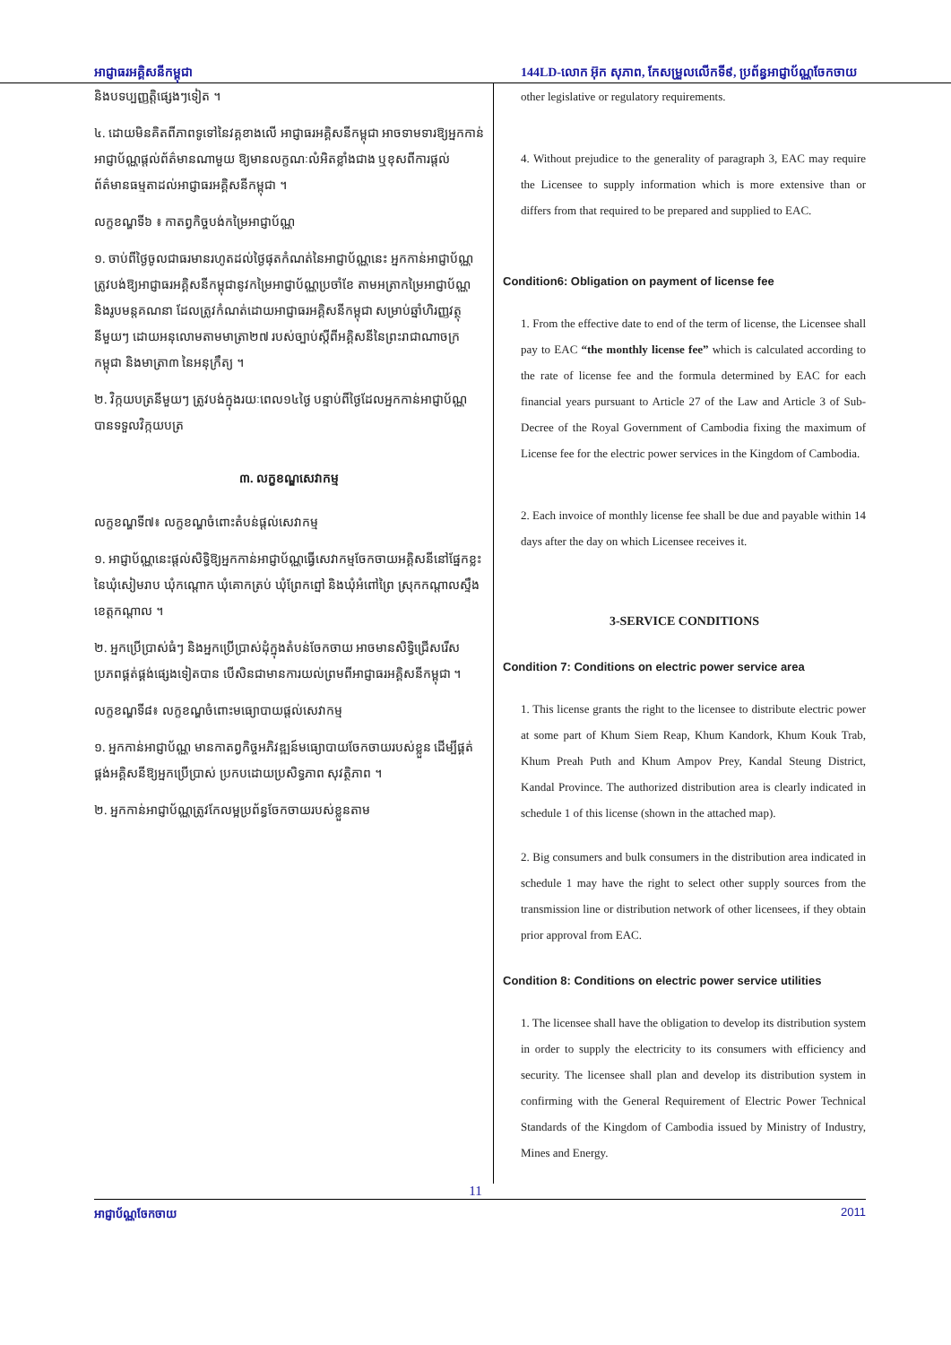អាជ្ញាធរអគ្គិសនីកម្ពុជា 144LD-លោក អ៊ុក សុភាព, កែសម្រួលលើកទី៩, ប្រព័ន្ធអាជ្ញាប័ណ្ណចែកចាយ
និងបទប្បញ្ញត្តិផ្សេងៗទៀត ។
៤. ដោយមិនគិតពីភាពទូទៅនៃវគ្គខាងលើ អាជ្ញាធរអគ្គិសនីកម្ពុជា អាចទាមទារឱ្យអ្នកកាន់អាជ្ញាប័ណ្ណផ្តល់ព័ត៌មានណាមួយ ឱ្យមានលក្ខណៈលំអិតខ្លាំងជាង ឬខុសពីការផ្តល់ព័ត៌មានធម្មតាដល់អាជ្ញាធរអគ្គិសនីកម្ពុជា ។
លក្ខខណ្ឌទី៦ ៖ កាតព្វកិច្ចបង់កម្រៃអាជ្ញាប័ណ្ណ
១. ចាប់ពីថ្ងៃចូលជាធរមានរហូតដល់ថ្ងៃផុតកំណត់នៃអាជ្ញាប័ណ្ណនេះ អ្នកកាន់អាជ្ញាប័ណ្ណត្រូវបង់ឱ្យអាជ្ញាធរអគ្គិសនីកម្ពុជានូវកម្រៃអាជ្ញាប័ណ្ណប្រចាំខែ តាមអត្រាកម្រៃអាជ្ញាប័ណ្ណ និងរូបមន្តគណនា ដែលត្រូវកំណត់ដោយអាជ្ញាធរអគ្គិសនីកម្ពុជា សម្រាប់ឆ្នាំហិរញ្ញវត្ថុនីមួយៗ ដោយអនុលោមតាមមាត្រា២៧ របស់ច្បាប់ស្តីពីអគ្គិសនីនៃព្រះរាជាណាចក្រកម្ពុជា និងមាត្រា៣ នៃអនុក្រឹត្យ ។
២. វិក្កយបត្រនីមួយៗ ត្រូវបង់ក្នុងរយៈពេល១៤ថ្ងៃ បន្ទាប់ពីថ្ងៃដែលអ្នកកាន់អាជ្ញាប័ណ្ណបានទទួលវិក្កយបត្រ
៣. លក្ខខណ្ឌសេវាកម្ម
លក្ខខណ្ឌទី៧៖ លក្ខខណ្ឌចំពោះតំបន់ផ្តល់សេវាកម្ម
១. អាជ្ញាប័ណ្ណនេះផ្តល់សិទ្ធិឱ្យអ្នកកាន់អាជ្ញាប័ណ្ណធ្វើសេវាកម្មចែកចាយអគ្គិសនីនៅផ្នែកខ្លះនៃឃុំសៀមរាប ឃុំកណ្តោក ឃុំគោកត្រប់ ឃុំព្រែកព្នៅ និងឃុំអំពៅព្រៃ ស្រុកកណ្តាលស្ទឹង ខេត្តកណ្តាល ។
២. អ្នកប្រើប្រាស់ធំៗ និងអ្នកប្រើប្រាស់ដុំក្នុងតំបន់ចែកចាយ អាចមានសិទ្ធិជ្រើសរើសប្រភពផ្គត់ផ្គង់ផ្សេងទៀតបាន បើសិនជាមានការយល់ព្រមពីអាជ្ញាធរអគ្គិសនីកម្ពុជា ។
លក្ខខណ្ឌទី៨៖ លក្ខខណ្ឌចំពោះមធ្យោបាយផ្តល់សេវាកម្ម
១. អ្នកកាន់អាជ្ញាប័ណ្ណ មានកាតព្វកិច្ចអភិវឌ្ឍន៍មធ្យោបាយចែកចាយរបស់ខ្លួន ដើម្បីផ្គត់ផ្គង់អគ្គិសនីឱ្យអ្នកប្រើប្រាស់ ប្រកបដោយប្រសិទ្ធភាព សុវត្ថិភាព ។
២. អ្នកកាន់អាជ្ញាប័ណ្ណត្រូវកែលម្អប្រព័ន្ធចែកចាយរបស់ខ្លួនតាម
other legislative or regulatory requirements.
4. Without prejudice to the generality of paragraph 3, EAC may require the Licensee to supply information which is more extensive than or differs from that required to be prepared and supplied to EAC.
Condition6: Obligation on payment of license fee
1. From the effective date to end of the term of license, the Licensee shall pay to EAC “the monthly license fee” which is calculated according to the rate of license fee and the formula determined by EAC for each financial years pursuant to Article 27 of the Law and Article 3 of Sub-Decree of the Royal Government of Cambodia fixing the maximum of License fee for the electric power services in the Kingdom of Cambodia.
2. Each invoice of monthly license fee shall be due and payable within 14 days after the day on which Licensee receives it.
3-SERVICE CONDITIONS
Condition 7: Conditions on electric power service area
1. This license grants the right to the licensee to distribute electric power at some part of Khum Siem Reap, Khum Kandork, Khum Kouk Trab, Khum Preah Puth and Khum Ampov Prey, Kandal Steung District, Kandal Province. The authorized distribution area is clearly indicated in schedule 1 of this license (shown in the attached map).
2. Big consumers and bulk consumers in the distribution area indicated in schedule 1 may have the right to select other supply sources from the transmission line or distribution network of other licensees, if they obtain prior approval from EAC.
Condition 8: Conditions on electric power service utilities
1. The licensee shall have the obligation to develop its distribution system in order to supply the electricity to its consumers with efficiency and security. The licensee shall plan and develop its distribution system in confirming with the General Requirement of Electric Power Technical Standards of the Kingdom of Cambodia issued by Ministry of Industry, Mines and Energy.
11
អាជ្ញាប័ណ្ណចែកចាយ 2011